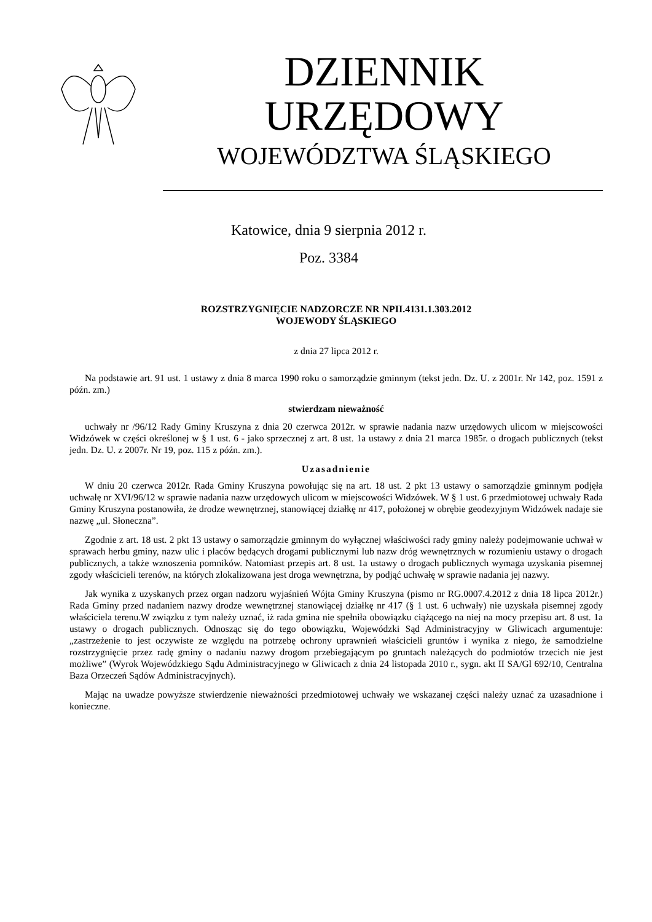DZIENNIK URZĘDOWY
WOJEWÓDZTWA ŚLĄSKIEGO
Katowice, dnia 9 sierpnia 2012 r.
Poz. 3384
ROZSTRZYGNIĘCIE NADZORCZE NR NPII.4131.1.303.2012
WOJEWODY ŚLĄSKIEGO
z dnia 27 lipca 2012 r.
Na podstawie art. 91 ust. 1 ustawy z dnia 8 marca 1990 roku o samorządzie gminnym (tekst jedn. Dz. U. z 2001r. Nr 142, poz. 1591 z późn. zm.)
stwierdzam nieważność
uchwały nr /96/12 Rady Gminy Kruszyna z dnia 20 czerwca 2012r. w sprawie nadania nazw urzędowych ulicom w miejscowości Widzówek w części określonej w § 1 ust. 6 - jako sprzecznej z art. 8 ust. 1a ustawy z dnia 21 marca 1985r. o drogach publicznych (tekst jedn. Dz. U. z 2007r. Nr 19, poz. 115 z późn. zm.).
Uzasadnienie
W dniu 20 czerwca 2012r. Rada Gminy Kruszyna powołując się na art. 18 ust. 2 pkt 13 ustawy o samorządzie gminnym podjęła uchwałę nr XVI/96/12 w sprawie nadania nazw urzędowych ulicom w miejscowości Widzówek. W § 1 ust. 6 przedmiotowej uchwały Rada Gminy Kruszyna postanowiła, że drodze wewnętrznej, stanowiącej działkę nr 417, położonej w obrębie geodezyjnym Widzówek nadaje sie nazwę „ul. Słoneczna”.
Zgodnie z art. 18 ust. 2 pkt 13 ustawy o samorządzie gminnym do wyłącznej właściwości rady gminy należy podejmowanie uchwał w sprawach herbu gminy, nazw ulic i placów będących drogami publicznymi lub nazw dróg wewnętrznych w rozumieniu ustawy o drogach publicznych, a także wznoszenia pomników. Natomiast przepis art. 8 ust. 1a ustawy o drogach publicznych wymaga uzyskania pisemnej zgody właścicieli terenów, na których zlokalizowana jest droga wewnętrzna, by podjąć uchwałę w sprawie nadania jej nazwy.
Jak wynika z uzyskanych przez organ nadzoru wyjaśnień Wójta Gminy Kruszyna (pismo nr RG.0007.4.2012 z dnia 18 lipca 2012r.) Rada Gminy przed nadaniem nazwy drodze wewnętrznej stanowiącej działkę nr 417 (§ 1 ust. 6 uchwały) nie uzyskała pisemnej zgody właściciela terenu.W związku z tym należy uznać, iż rada gmina nie spełniła obowiązku ciążącego na niej na mocy przepisu art. 8 ust. 1a ustawy o drogach publicznych. Odnosząc się do tego obowiązku, Wojewódzki Sąd Administracyjny w Gliwicach argumentuje: „zastrzeżenie to jest oczywiste ze względu na potrzebę ochrony uprawnień właścicieli gruntów i wynika z niego, że samodzielne rozstrzygnięcie przez radę gminy o nadaniu nazwy drogom przebiegającym po gruntach należących do podmiotów trzecich nie jest możliwe” (Wyrok Wojewódzkiego Sądu Administracyjnego w Gliwicach z dnia 24 listopada 2010 r., sygn. akt II SA/Gl 692/10, Centralna Baza Orzeczeń Sądów Administracyjnych).
Mając na uwadze powyższe stwierdzenie nieważności przedmiotowej uchwały we wskazanej części należy uznać za uzasadnione i konieczne.